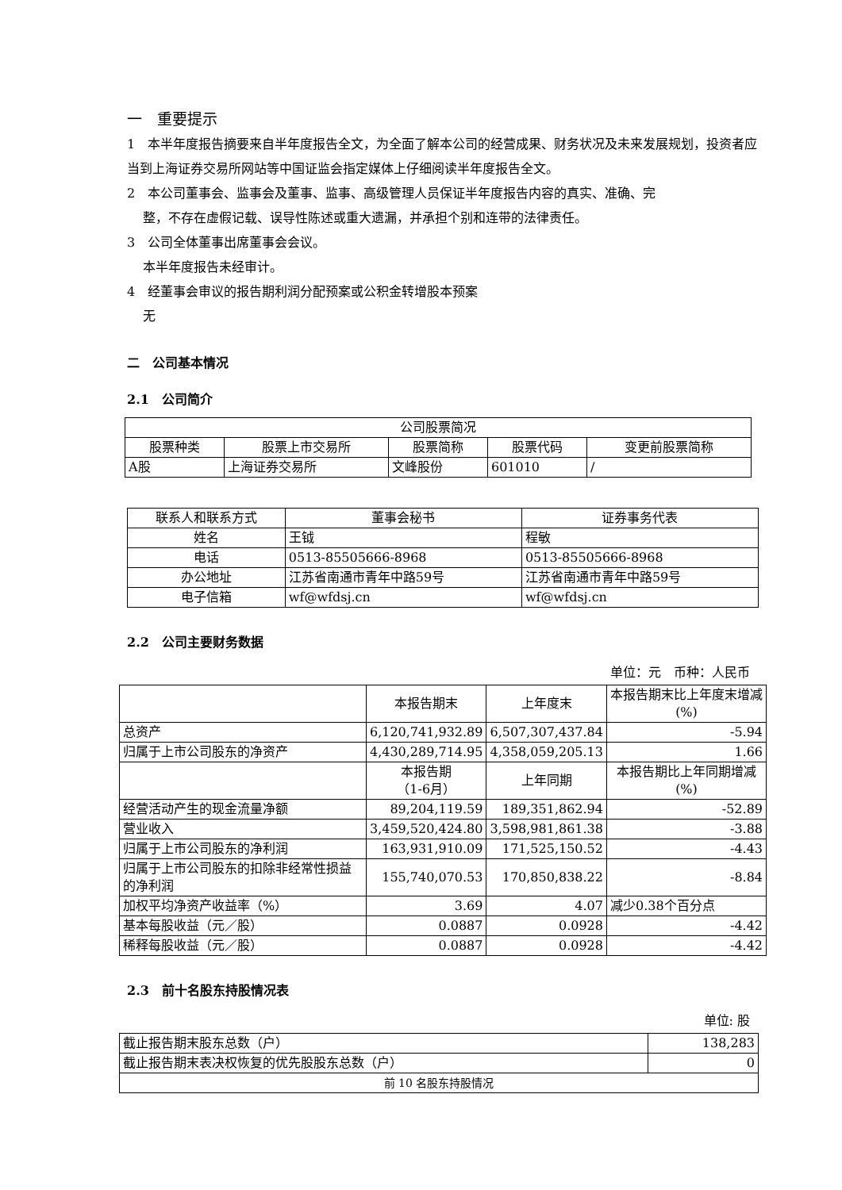一　重要提示
1　本半年度报告摘要来自半年度报告全文，为全面了解本公司的经营成果、财务状况及未来发展规划，投资者应当到上海证券交易所网站等中国证监会指定媒体上仔细阅读半年度报告全文。
2　本公司董事会、监事会及董事、监事、高级管理人员保证半年度报告内容的真实、准确、完
整，不存在虚假记载、误导性陈述或重大遗漏，并承担个别和连带的法律责任。
3　公司全体董事出席董事会会议。
本半年度报告未经审计。
4　经董事会审议的报告期利润分配预案或公积金转增股本预案
无
二　公司基本情况
2.1　公司简介
| 公司股票简况 | | | | |
| --- | --- | --- | --- | --- |
| 股票种类 | 股票上市交易所 | 股票简称 | 股票代码 | 变更前股票简称 |
| A股 | 上海证券交易所 | 文峰股份 | 601010 | / |
| 联系人和联系方式 | 董事会秘书 | 证券事务代表 |
| --- | --- | --- |
| 姓名 | 王钺 | 程敏 |
| 电话 | 0513-85505666-8968 | 0513-85505666-8968 |
| 办公地址 | 江苏省南通市青年中路59号 | 江苏省南通市青年中路59号 |
| 电子信箱 | wf@wfdsj.cn | wf@wfdsj.cn |
2.2　公司主要财务数据
单位：元　币种：人民币
| | 本报告期末 | 上年度末 | 本报告期末比上年度末增减(%) |
| --- | --- | --- | --- |
| 总资产 | 6,120,741,932.89 | 6,507,307,437.84 | -5.94 |
| 归属于上市公司股东的净资产 | 4,430,289,714.95 | 4,358,059,205.13 | 1.66 |
| | 本报告期 （1-6月） | 上年同期 | 本报告期比上年同期增减(%) |
| 经营活动产生的现金流量净额 | 89,204,119.59 | 189,351,862.94 | -52.89 |
| 营业收入 | 3,459,520,424.80 | 3,598,981,861.38 | -3.88 |
| 归属于上市公司股东的净利润 | 163,931,910.09 | 171,525,150.52 | -4.43 |
| 归属于上市公司股东的扣除非经常性损益的净利润 | 155,740,070.53 | 170,850,838.22 | -8.84 |
| 加权平均净资产收益率（%） | 3.69 | 4.07 | 减少0.38个百分点 |
| 基本每股收益（元／股） | 0.0887 | 0.0928 | -4.42 |
| 稀释每股收益（元／股） | 0.0887 | 0.0928 | -4.42 |
2.3　前十名股东持股情况表
单位: 股
| 截止报告期末股东总数（户） | 138,283 |
| 截止报告期末表决权恢复的优先股股东总数（户） | 0 |
| 前 10 名股东持股情况 | |